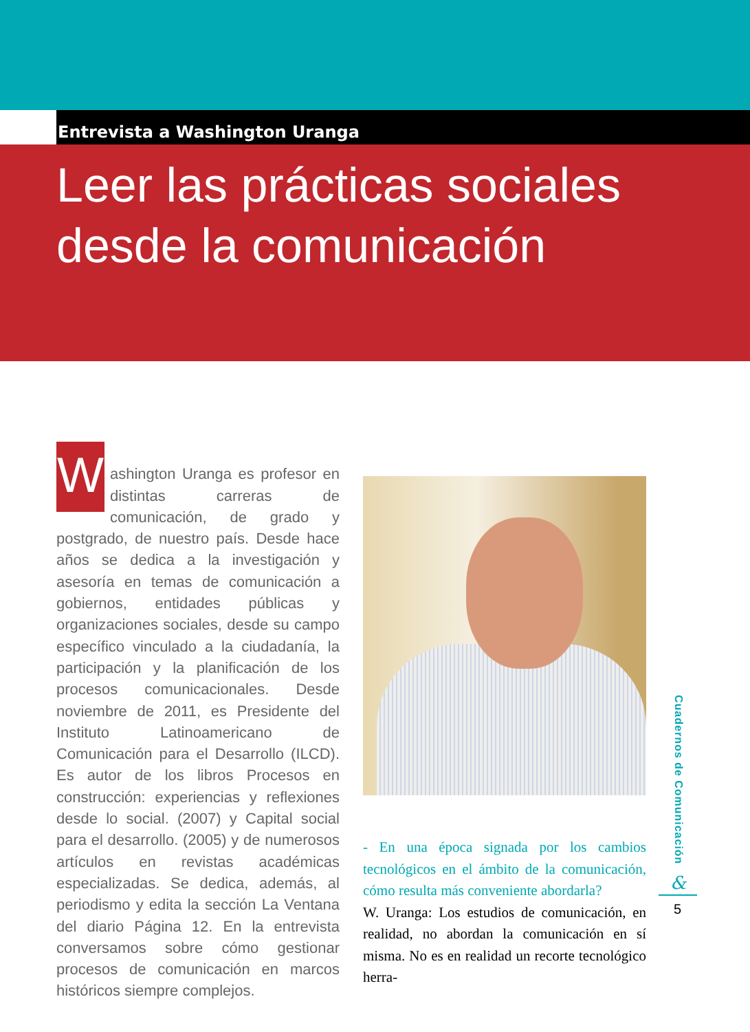Entrevista a Washington Uranga
Leer las prácticas sociales
desde la comunicación
W
ashington Uranga es profesor en distintas carreras de comunicación, de grado y postgrado, de nuestro país. Desde hace años se dedica a la investigación y asesoría en temas de comunicación a gobiernos, entidades públicas y organizaciones sociales, desde su campo específico vinculado a la ciudadanía, la participación y la planificación de los procesos comunicacionales. Desde noviembre de 2011, es Presidente del Instituto Latinoamericano de Comunicación para el Desarrollo (ILCD). Es autor de los libros Procesos en construcción: experiencias y reflexiones desde lo social. (2007) y Capital social para el desarrollo. (2005) y de numerosos artículos en revistas académicas especializadas. Se dedica, además, al periodismo y edita la sección La Ventana del diario Página 12. En la entrevista conversamos sobre cómo gestionar procesos de comunicación en marcos históricos siempre complejos.
- En una época signada por los cambios tecnológicos en el ámbito de la comunicación, cómo resulta más conveniente abordarla?
W. Uranga: Los estudios de comunicación, en realidad, no abordan la comunicación en sí misma. No es en realidad un recorte tecnológico herra-
Cuadernos de Comunicación
&
5